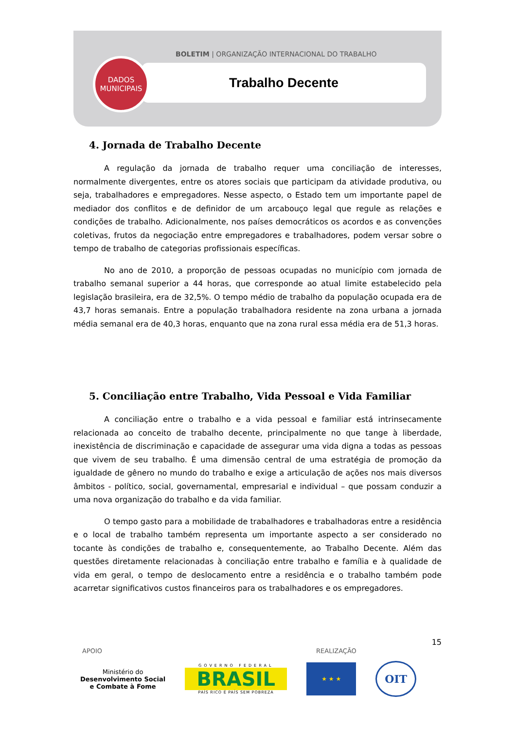BOLETIM | ORGANIZAÇÃO INTERNACIONAL DO TRABALHO
Trabalho Decente
DADOS
MUNICIPAIS
4. Jornada de Trabalho Decente
A regulação da jornada de trabalho requer uma conciliação de interesses, normalmente divergentes, entre os atores sociais que participam da atividade produtiva, ou seja, trabalhadores e empregadores. Nesse aspecto, o Estado tem um importante papel de mediador dos conflitos e de definidor de um arcabouço legal que regule as relações e condições de trabalho. Adicionalmente, nos países democráticos os acordos e as convenções coletivas, frutos da negociação entre empregadores e trabalhadores, podem versar sobre o tempo de trabalho de categorias profissionais específicas.
No ano de 2010, a proporção de pessoas ocupadas no município com jornada de trabalho semanal superior a 44 horas, que corresponde ao atual limite estabelecido pela legislação brasileira, era de 32,5%. O tempo médio de trabalho da população ocupada era de 43,7 horas semanais. Entre a população trabalhadora residente na zona urbana a jornada média semanal era de 40,3 horas, enquanto que na zona rural essa média era de 51,3 horas.
5. Conciliação entre Trabalho, Vida Pessoal e Vida Familiar
A conciliação entre o trabalho e a vida pessoal e familiar está intrinsecamente relacionada ao conceito de trabalho decente, principalmente no que tange à liberdade, inexistência de discriminação e capacidade de assegurar uma vida digna a todas as pessoas que vivem de seu trabalho. É uma dimensão central de uma estratégia de promoção da igualdade de gênero no mundo do trabalho e exige a articulação de ações nos mais diversos âmbitos - político, social, governamental, empresarial e individual – que possam conduzir a uma nova organização do trabalho e da vida familiar.
O tempo gasto para a mobilidade de trabalhadores e trabalhadoras entre a residência e o local de trabalho também representa um importante aspecto a ser considerado no tocante às condições de trabalho e, consequentemente, ao Trabalho Decente. Além das questões diretamente relacionadas à conciliação entre trabalho e família e à qualidade de vida em geral, o tempo de deslocamento entre a residência e o trabalho também pode acarretar significativos custos financeiros para os trabalhadores e os empregadores.
15
APOIO REALIZAÇÃO
Ministério do
Desenvolvimento Social
e Combate à Fome
GOVERNO FEDERAL
BRASIL
PAÍS RICO É PAÍS SEM POBREZA
★ ★ ★
OIT